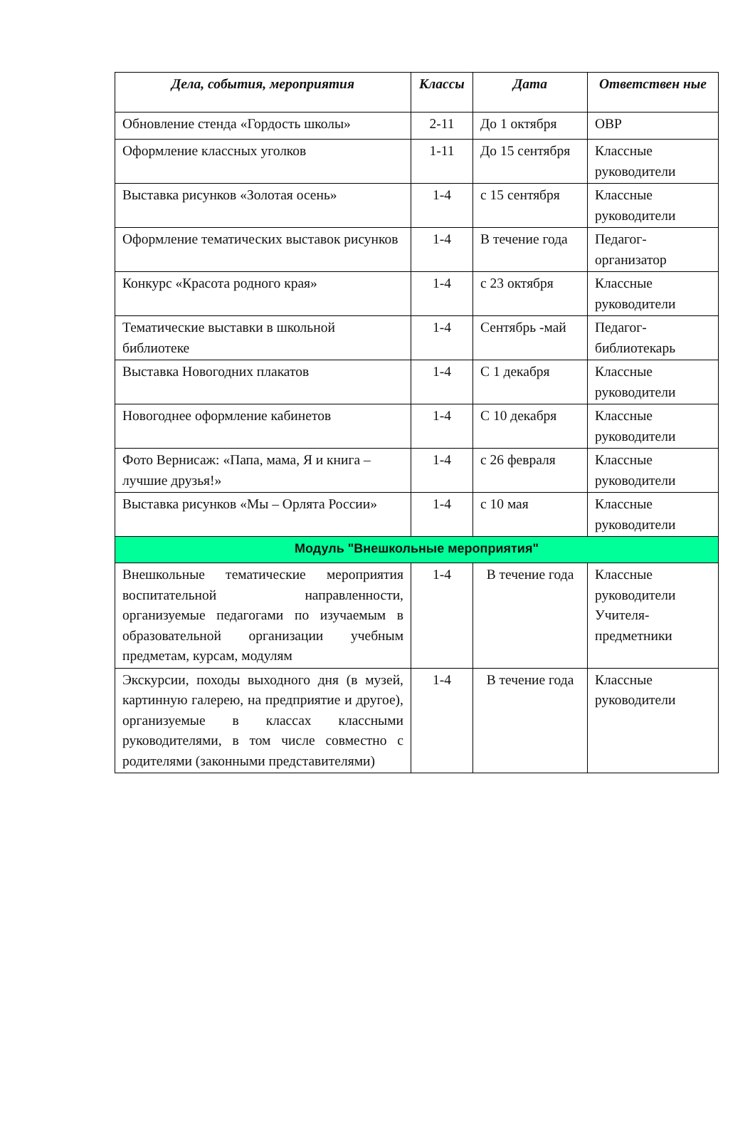| Дела, события, мероприятия | Классы | Дата | Ответствен ные |
| --- | --- | --- | --- |
| Обновление стенда «Гордость школы» | 2-11 | До 1 октября | ОВР |
| Оформление классных уголков | 1-11 | До 15 сентября | Классные руководители |
| Выставка рисунков «Золотая осень» | 1-4 | с 15 сентября | Классные руководители |
| Оформление тематических выставок рисунков | 1-4 | В течение года | Педагог-организатор |
| Конкурс «Красота родного края» | 1-4 | с 23 октября | Классные руководители |
| Тематические выставки в школьной библиотеке | 1-4 | Сентябрь -май | Педагог-библиотекарь |
| Выставка Новогодних плакатов | 1-4 | С 1 декабря | Классные руководители |
| Новогоднее оформление кабинетов | 1-4 | С 10 декабря | Классные руководители |
| Фото Вернисаж: «Папа, мама, Я и книга – лучшие друзья!» | 1-4 | с 26 февраля | Классные руководители |
| Выставка рисунков «Мы – Орлята России» | 1-4 | с 10 мая | Классные руководители |
| Модуль "Внешкольные мероприятия" | | | |
| Внешкольные тематические мероприятия воспитательной направленности, организуемые педагогами по изучаемым в образовательной организации учебным предметам, курсам, модулям | 1-4 | В течение года | Классные руководители Учителя-предметники |
| Экскурсии, походы выходного дня (в музей, картинную галерею, на предприятие и другое), организуемые в классах классными руководителями, в том числе совместно с родителями (законными представителями) | 1-4 | В течение года | Классные руководители |